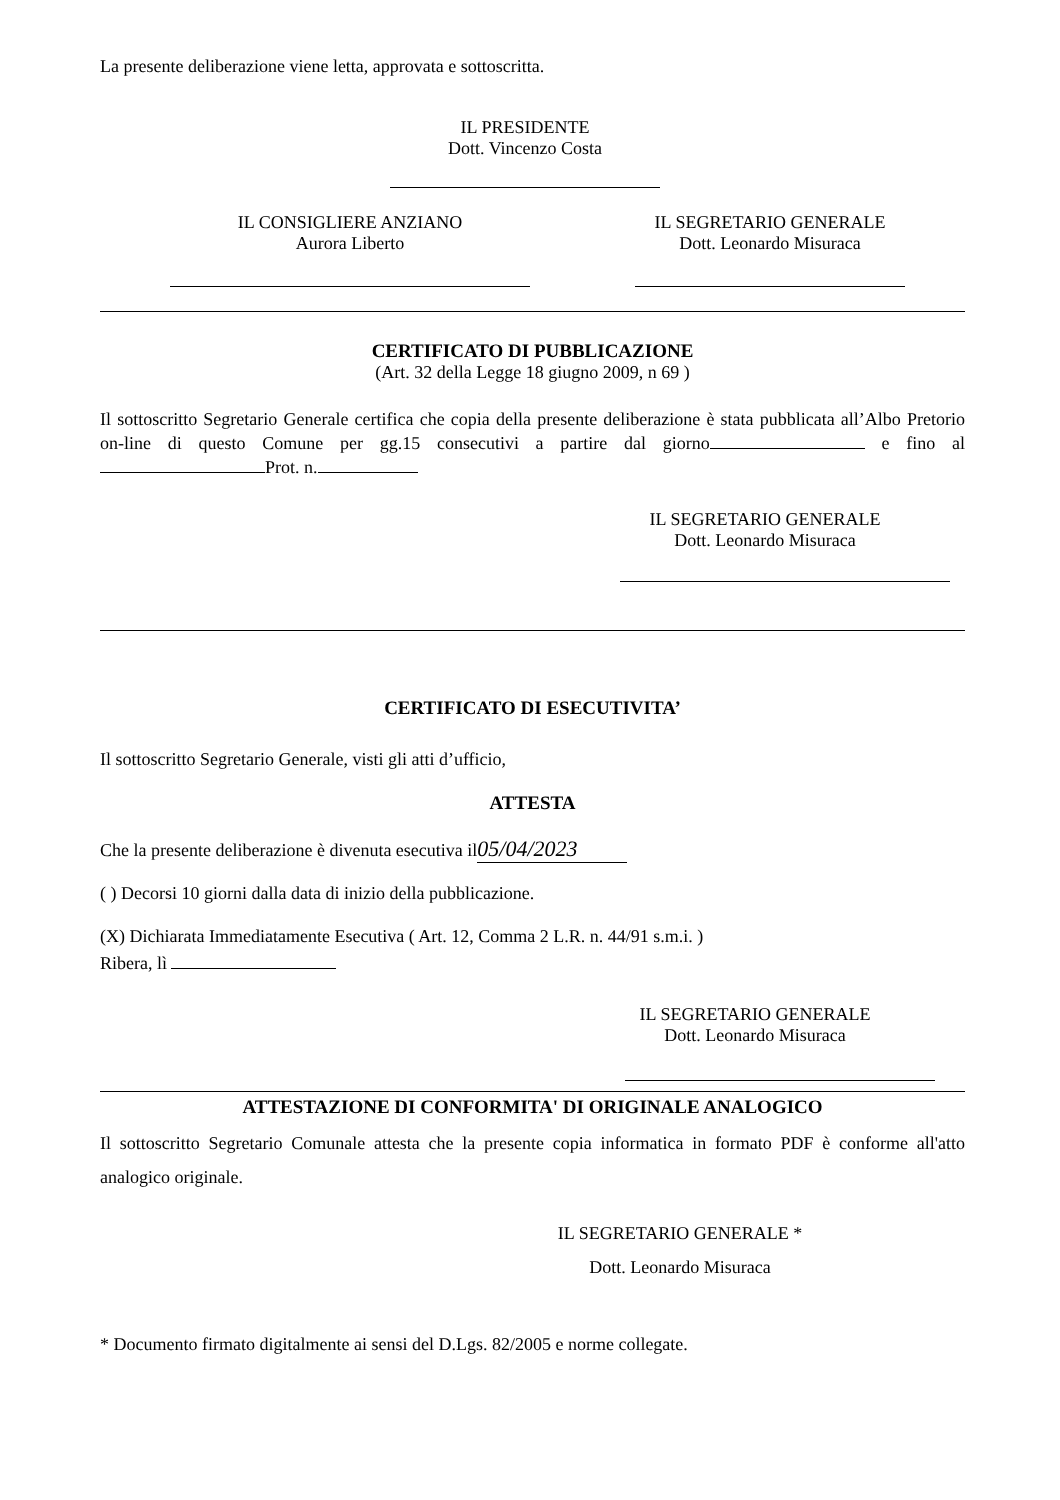La presente deliberazione viene letta, approvata e sottoscritta.
IL PRESIDENTE
Dott. Vincenzo Costa
IL CONSIGLIERE ANZIANO
Aurora Liberto
IL SEGRETARIO GENERALE
Dott. Leonardo Misuraca
CERTIFICATO DI PUBBLICAZIONE
(Art. 32 della Legge 18 giugno 2009, n 69 )
Il sottoscritto Segretario Generale certifica che copia della presente deliberazione è stata pubblicata all’Albo Pretorio on-line di questo Comune per gg.15 consecutivi a partire dal giorno e fino al Prot. n.
IL SEGRETARIO GENERALE
Dott. Leonardo Misuraca
CERTIFICATO DI ESECUTIVITA’
Il sottoscritto Segretario Generale, visti gli atti d’ufficio,
ATTESTA
Che la presente deliberazione è divenuta esecutiva il 05/04/2023
( ) Decorsi 10 giorni dalla data di inizio della pubblicazione.
(X) Dichiarata Immediatamente Esecutiva ( Art. 12, Comma 2 L.R. n. 44/91 s.m.i. )
Ribera, lì
IL SEGRETARIO GENERALE
Dott. Leonardo Misuraca
ATTESTAZIONE DI CONFORMITA' DI ORIGINALE ANALOGICO
Il sottoscritto Segretario Comunale attesta che la presente copia informatica in formato PDF è conforme all'atto analogico originale.
IL SEGRETARIO GENERALE *
Dott. Leonardo Misuraca
* Documento firmato digitalmente ai sensi del D.Lgs. 82/2005 e norme collegate.